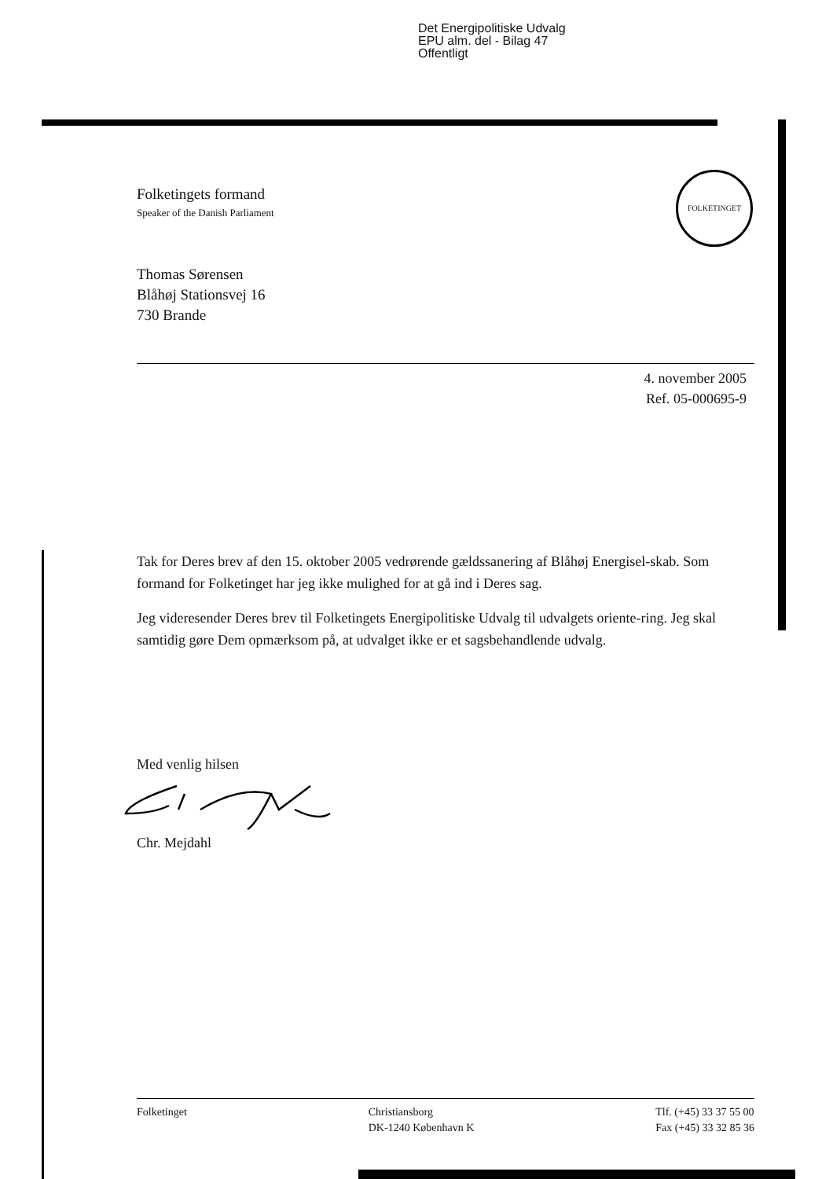Det Energipolitiske Udvalg
EPU alm. del - Bilag 47
Offentligt
FOLKETINGET
Folketingets formand
Speaker of the Danish Parliament
Thomas Sørensen
Blåhøj Stationsvej 16
730 Brande
4. november 2005
Ref. 05-000695-9
Tak for Deres brev af den 15. oktober 2005 vedrørende gældssanering af Blåhøj Energisel-skab. Som formand for Folketinget har jeg ikke mulighed for at gå ind i Deres sag.
Jeg videresender Deres brev til Folketingets Energipolitiske Udvalg til udvalgets oriente-ring. Jeg skal samtidig gøre Dem opmærksom på, at udvalget ikke er et sagsbehandlende udvalg.
Med venlig hilsen
Chr. Mejdahl
Folketinget Christiansborg
DK-1240 København K
Tlf. (+45) 33 37 55 00
Fax (+45) 33 32 85 36